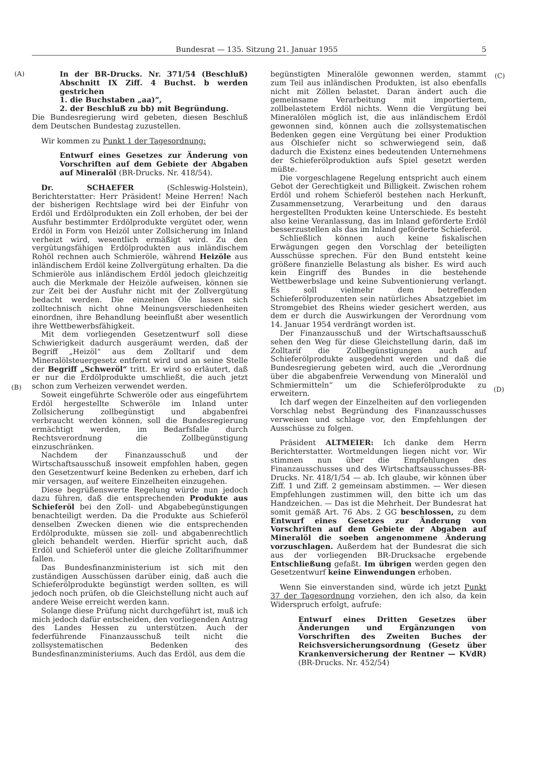Bundesrat — 135. Sitzung 21. Januar 1955 5
(A) (C)
(B) (D)
In der BR-Drucks. Nr. 371/54 (Beschluß) Abschnitt IX Ziff. 4 Buchst. b werden gestrichen
1. die Buchstaben „aa)“,
2. der Beschluß zu bb) mit Begründung.
Die Bundesregierung wird gebeten, diesen Beschluß dem Deutschen Bundestag zuzustellen.
Wir kommen zu Punkt 1 der Tagesordnung:
Entwurf eines Gesetzes zur Änderung von Vorschriften auf dem Gebiete der Abgaben auf Mineralöl (BR-Drucks. Nr. 418/54).
Dr. SCHAEFER (Schleswig-Holstein), Berichterstatter: Herr Präsident! Meine Herren! Nach der bisherigen Rechtslage wird bei der Einfuhr von Erdöl und Erdölprodukten ein Zoll erhoben, der bei der Ausfuhr bestimmter Erdölprodukte vergütet oder, wenn Erdöl in Form von Heizöl unter Zollsicherung im Inland verheizt wird, wesentlich ermäßigt wird. Zu den vergütungsfähigen Erdölprodukten aus inländischem Rohöl rechnen auch Schmieröle, während Heizöle aus inländischem Erdöl keine Zollvergütung erhalten. Da die Schmieröle aus inländischem Erdöl jedoch gleichzeitig auch die Merkmale der Heizöle aufweisen, können sie zur Zeit bei der Ausfuhr nicht mit der Zollvergütung bedacht werden. Die einzelnen Öle lassen sich zolltechnisch nicht ohne Meinungsverschiedenheiten einordnen, ihre Behandlung beeinflußt aber wesentlich ihre Wettbewerbsfähigkeit.
Mit dem vorliegenden Gesetzentwurf soll diese Schwierigkeit dadurch ausgeräumt werden, daß der Begriff „Heizöl“ aus dem Zolltarif und dem Mineralölsteuergesetz entfernt wird und an seine Stelle der Begriff „Schweröl“ tritt. Er wird so erläutert, daß er nur die Erdölprodukte umschließt, die auch jetzt schon zum Verheizen verwendet werden.
Soweit eingeführte Schweröle oder aus eingeführtem Erdöl hergestellte Schweröle im Inland unter Zollsicherung zollbegünstigt und abgabenfrei verbraucht werden können, soll die Bundesregierung ermächtigt werden, im Bedarfsfalle durch Rechtsverordnung die Zollbegünstigung einzuschränken.
Nachdem der Finanzausschuß und der Wirtschaftsausschuß insoweit empfohlen haben, gegen den Gesetzentwurf keine Bedenken zu erheben, darf ich mir versagen, auf weitere Einzelheiten einzugehen.
Diese begrüßenswerte Regelung würde nun jedoch dazu führen, daß die entsprechenden Produkte aus Schieferöl bei den Zoll- und Abgabebegünstigungen benachteiligt werden. Da die Produkte aus Schieferöl denselben Zwecken dienen wie die entsprechenden Erdölprodukte, müssen sie zoll- und abgabenrechtlich gleich behandelt werden. Hierfür spricht auch, daß Erdöl und Schieferöl unter die gleiche Zolltarifnummer fallen.
Das Bundesfinanzministerium ist sich mit den zuständigen Ausschüssen darüber einig, daß auch die Schieferölprodukte begünstigt werden sollten, es will jedoch noch prüfen, ob die Gleichstellung nicht auch auf andere Weise erreicht werden kann.
Solange diese Prüfung nicht durchgeführt ist, muß ich mich jedoch dafür entscheiden, den vorliegenden Antrag des Landes Hessen zu unterstützen. Auch der federführende Finanzausschuß teilt nicht die zollsystematischen Bedenken des Bundesfinanzministeriums. Auch das Erdöl, aus dem die
begünstigten Mineralöle gewonnen werden, stammt zum Teil aus inländischen Produkten, ist also ebenfalls nicht mit Zöllen belastet. Daran ändert auch die gemeinsame Verarbeitung mit importiertem, zollbelastetem Erdöl nichts. Wenn die Vergütung bei Mineralölen möglich ist, die aus inländischem Erdöl gewonnen sind, können auch die zollsystematischen Bedenken gegen eine Vergütung bei einer Produktion aus Ölschiefer nicht so schwerwiegend sein, daß dadurch die Existenz eines bedeutenden Unternehmens der Schieferölproduktion aufs Spiel gesetzt werden müßte.
Die vorgeschlagene Regelung entspricht auch einem Gebot der Gerechtigkeit und Billigkeit. Zwischen rohem Erdöl und rohem Schieferöl bestehen nach Herkunft, Zusammensetzung, Verarbeitung und den daraus hergestellten Produkten keine Unterschiede. Es besteht also keine Veranlassung, das im Inland geförderte Erdöl besserzustellen als das im Inland geförderte Schieferöl.
Schließlich können auch keine fiskalischen Erwägungen gegen den Vorschlag der beteiligten Ausschüsse sprechen. Für den Bund entsteht keine größere finanzielle Belastung als bisher. Es wird auch kein Eingriff des Bundes in die bestehende Wettbewerbslage und keine Subventionierung verlangt. Es soll vielmehr dem betreffenden Schieferölproduzenten sein natürliches Absatzgebiet im Stromgebiet des Rheins wieder gesichert werden, aus dem er durch die Auswirkungen der Verordnung vom 14. Januar 1954 verdrängt worden ist.
Der Finanzausschuß und der Wirtschaftsausschuß sehen den Weg für diese Gleichstellung darin, daß im Zolltarif die Zollbegünstigungen auch auf Schieferölprodukte ausgedehnt werden und daß die Bundesregierung gebeten wird, auch die „Verordnung über die abgabenfreie Verwendung von Mineralöl und Schmiermitteln“ um die Schieferölprodukte zu erweitern.
Ich darf wegen der Einzelheiten auf den vorliegenden Vorschlag nebst Begründung des Finanzausschusses verweisen und schlage vor, den Empfehlungen der Ausschüsse zu folgen.
Präsident ALTMEIER: Ich danke dem Herrn Berichterstatter. Wortmeldungen liegen nicht vor. Wir stimmen nun über die Empfehlungen des Finanzausschusses und des Wirtschaftsausschusses-BR-Drucks. Nr. 418/1/54 — ab. Ich glaube, wir können über Ziff. 1 und Ziff. 2 gemeinsam abstimmen. — Wer diesen Empfehlungen zustimmen will, den bitte ich um das Handzeichen. — Das ist die Mehrheit. Der Bundesrat hat somit gemäß Art. 76 Abs. 2 GG beschlossen, zu dem Entwurf eines Gesetzes zur Änderung von Vorschriften auf dem Gebiete der Abgaben auf Mineralöl die soeben angenommene Änderung vorzuschlagen. Außerdem hat der Bundesrat die sich aus der vorliegenden BR-Drucksache ergebende Entschließung gefaßt. Im übrigen werden gegen den Gesetzentwurf keine Einwendungen erhoben.
Wenn Sie einverstanden sind, würde ich jetzt Punkt 37 der Tagesordnung vorziehen, den ich also, da kein Widerspruch erfolgt, aufrufe:
Entwurf eines Dritten Gesetzes über Änderungen und Ergänzungen von Vorschriften des Zweiten Buches der Reichsversicherungsordnung (Gesetz über Krankenversicherung der Rentner — KVdR) (BR-Drucks. Nr. 452/54)